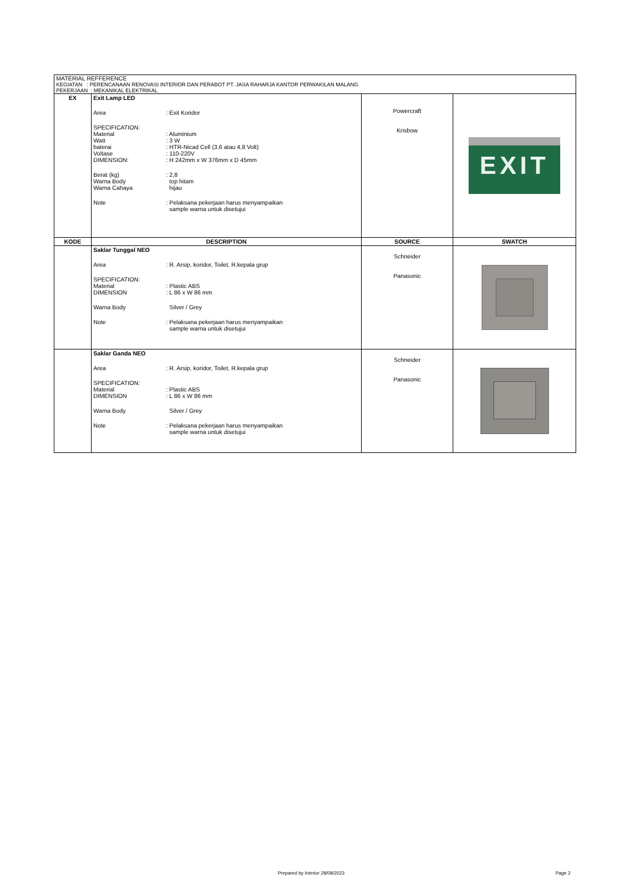MATERIAL REFFERENCE
KEGIATAN : PERENCANAAN RENOVASI INTERIOR DAN PERABOT PT. JASA RAHARJA KANTOR PERWAKILAN MALANG
PEKERJAAN : MEKANIKAL ELEKTRIKAL
| EX | Exit Lamp LED Area : Exit Koridor SPECIFICATION: Material : Aluminium Watt : 3 W baterai : HTR-Nicad Cell (3,6 atau 4,8 Volt) Voltase : 110-220V DIMENSION: : H 242mm x W 376mm x D 45mm Berat (kg) : 2,8 Warna Body top hitam Warna Cahaya hijau Note : Pelaksana pekerjaan harus menyampaikan sample warna untuk disetujui | Powercraft Krisbow | EXIT |
| KODE | DESCRIPTION | SOURCE | SWATCH |
| | Saklar Tunggal NEO Area : R. Arsip, koridor, Toilet, R.kepala grup SPECIFICATION: Material : Plastic ABS DIMENSION : L 86 x W 86 mm Warna Body Silver / Grey Note : Pelaksana pekerjaan harus menyampaikan sample warna untuk disetujui | Schneider Panasonic | |
| | Saklar Ganda NEO Area : R. Arsip, koridor, Toilet, R.kepala grup SPECIFICATION: Material : Plastic ABS DIMENSION : L 86 x W 86 mm Warna Body Silver / Grey Note : Pelaksana pekerjaan harus menyampaikan sample warna untuk disetujui | Schneider Panasonic | |
Prepared by Interior 28/08/2023
Page 2